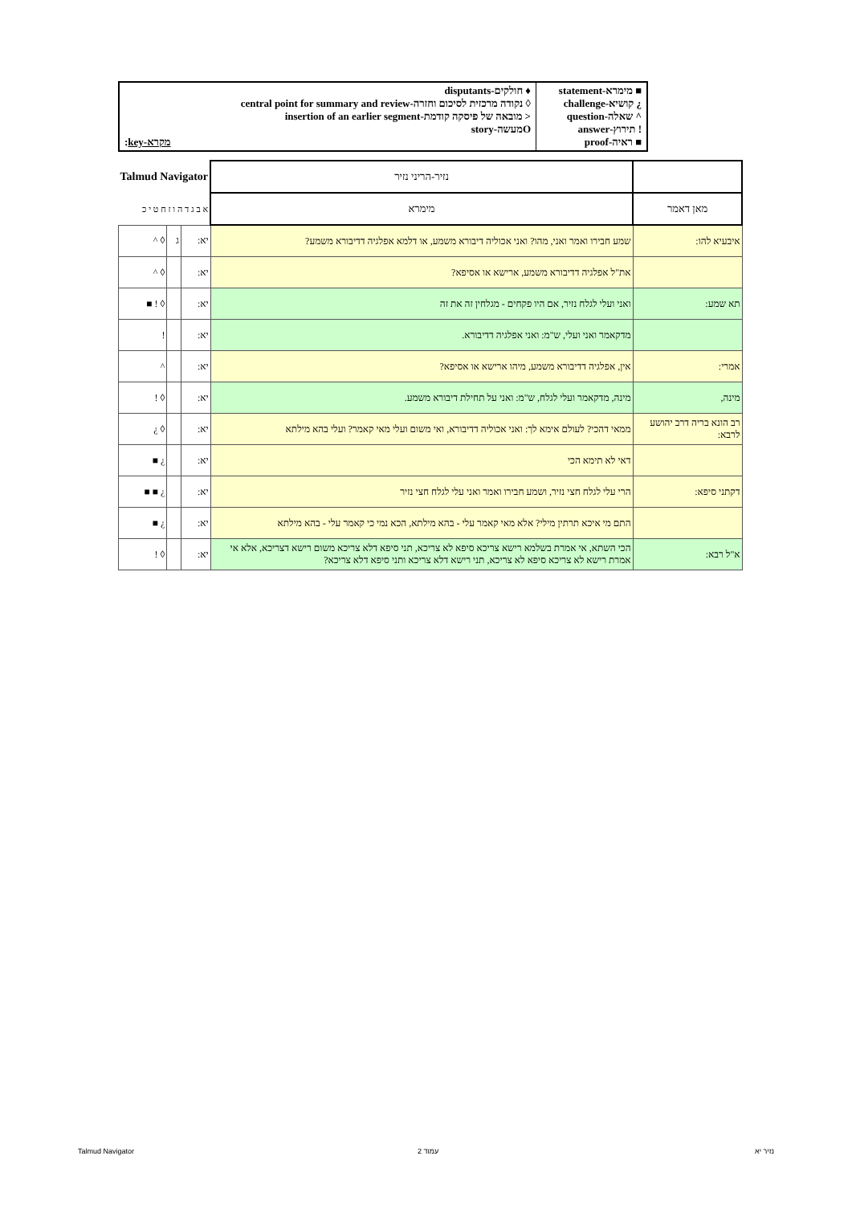| ■ מימרא-statement ¿ קושיא-challenge ^ שאלה-question ! תירוץ-answer ■ ראיה-proof | ♦ חולקים-disputants ◊ נקודה מרכזית לסיכום וחזרה-central point for summary and review < מובאה של פיסקה קודמת-insertion of an earlier segment Oמעשה-story מקרא-key : |
| | נזיר-הריני נזיר | Talmud Navigator | | |
| מאן דאמר | מימרא | א ב ג ד ה ו ז ח ט י כ | | |
| איבעיא להו: | שמע חבירו ואמר ואני, מהו? ואני אכוליה דיבורא משמע, או דלמא אפלגיה דדיבורא משמע? | יא: | ג | ◊ ^ |
| | את"ל אפלגיה דדיבורא משמע, ארישא או אסיפא? | יא: | | ◊ ^ |
| תא שמע: | ואני ועלי לגלח נזיר, אם היו פקחים - מגלחין זה את זה | יא: | | ◊ ! ■ |
| | מדקאמר ואני ועלי, ש"מ: ואני אפלגיה דדיבורא. | יא: | | ! |
| אמרי: | אין, אפלגיה דדיבורא משמע, מיהו ארישא או אסיפא? | יא: | | ^ |
| מינה, | מינה, מדקאמר ועלי לגלח, ש"מ: ואני על תחילת דיבורא משמע. | יא: | | ◊ ! |
| רב הונא בריה דרב יהושע לרבא: | ממאי דהכי? לעולם אימא לך: ואני אכוליה דדיבורא, ואי משום ועלי מאי קאמר? ועלי בהא מילתא | יא: | | ◊ ¿ |
| | דאי לא תימא הכי | יא: | | ¿ ■ |
| דקתני סיפא: | הרי עלי לגלח חצי נזיר, ושמע חבירו ואמר ואני עלי לגלח חצי נזיר | יא: | | ¿ ■ ■ |
| | התם מי איכא תרתין מילי? אלא מאי קאמר עלי - בהא מילתא, הכא נמי כי קאמר עלי - בהא מילתא | יא: | | ¿ ■ |
| א"ל רבא: | הכי השתא, אי אמרת בשלמא רישא צריכא סיפא לא צריכא, תני סיפא דלא צריכא משום רישא דצריכא, אלא אי אמרת רישא לא צריכא סיפא לא צריכא, תני רישא דלא צריכא ותני סיפא דלא צריכא? | יא: | | ◊ ! |
Talmud Navigator עמוד 2 נזיר יא